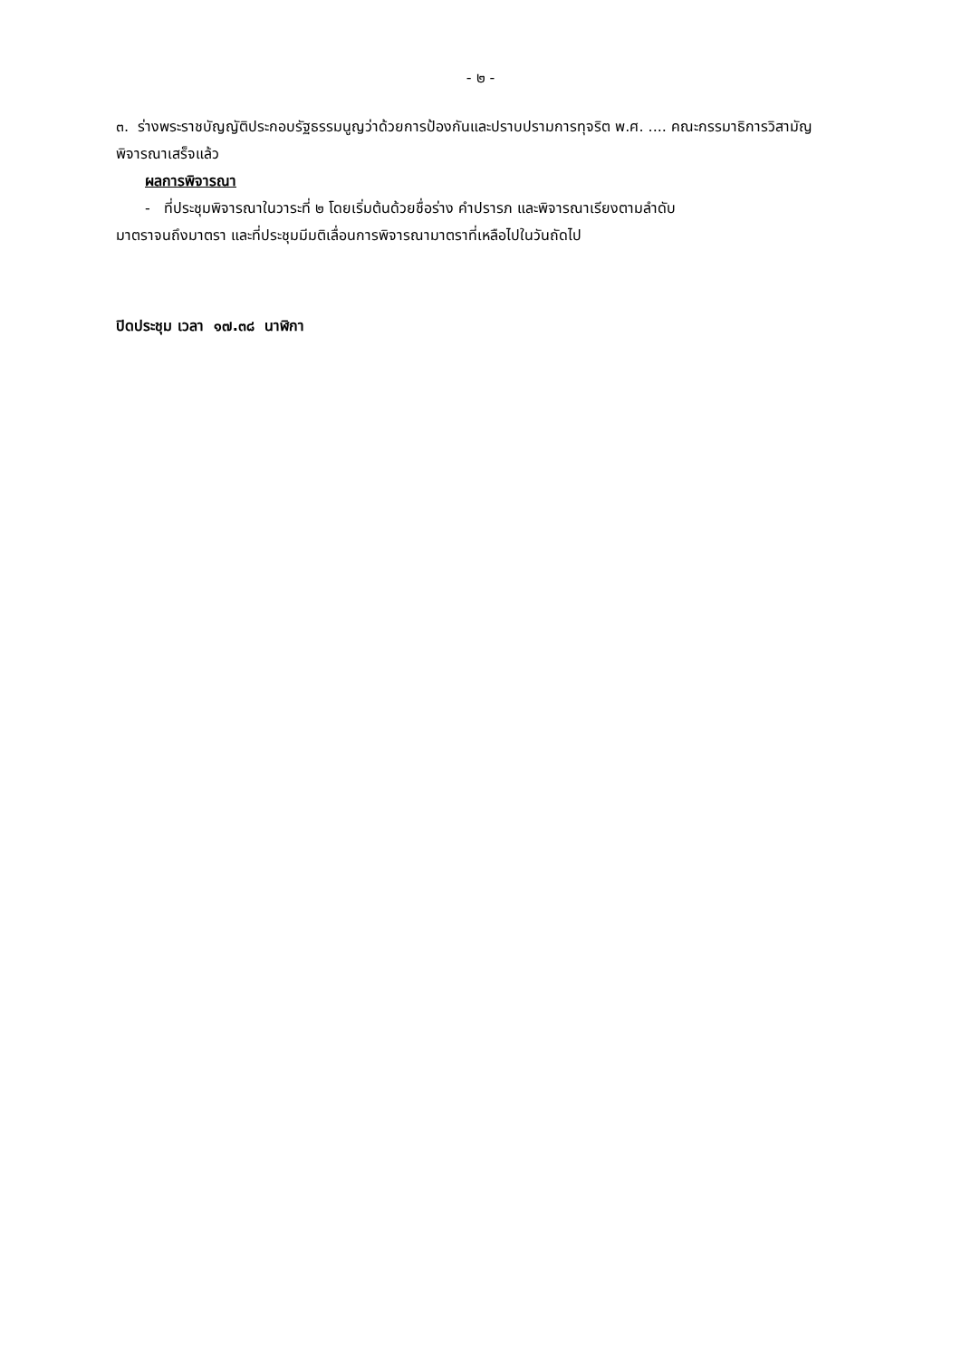- ๒ -
๓. ร่างพระราชบัญญัติประกอบรัฐธรรมนูญว่าด้วยการป้องกันและปราบปรามการทุจริต พ.ศ. .... คณะกรรมาธิการวิสามัญพิจารณาเสร็จแล้ว
ผลการพิจารณา
- ที่ประชุมพิจารณาในวาระที่ ๒ โดยเริ่มต้นด้วยชื่อร่าง คำปรารภ และพิจารณาเรียงตามลำดับ
มาตราจนถึงมาตรา และที่ประชุมมีมติเลื่อนการพิจารณามาตราที่เหลือไปในวันถัดไป
ปิดประชุม เวลา ๑๗.๓๘ นาฬิกา